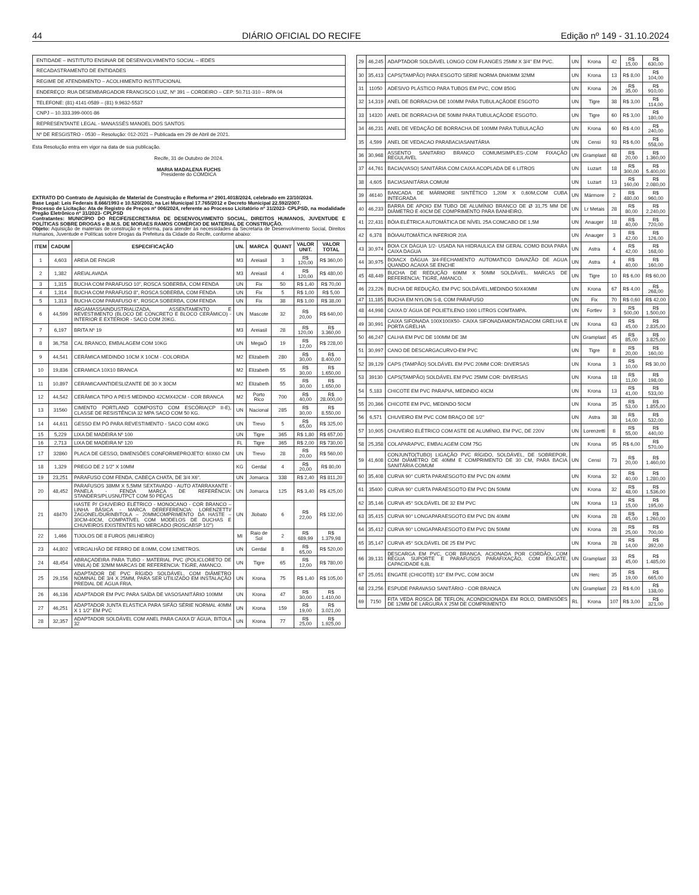44 DIÁRIO OFICIAL DO RECIFE Edição nº 149 - 31.10.2024
| ENTIDADE – INSTITUTO ENSINAR DE DESENVOLVIMENTO SOCIAL – IEDES |
| RECADASTRAMENTO DE ENTIDADES |
| REGIME DE ATENDIMENTO – ACOLHIMENTO INSTITUCIONAL |
| ENDEREÇO: RUA DESEMBARGADOR FRANCISCO LUIZ, Nº 391 – CORDEIRO – CEP: 50.711-310 – RPA 04 |
| TELEFONE: (81) 4141-0589 – (81) 9.9632-5537 |
| CNPJ – 10.333.399-0001-86 |
| REPRESENTANTE LEGAL - MANASSÉS MANOEL DOS SANTOS |
| Nº DE RESGISTRO - 0530 – Resolução: 012-2021 – Publicada em 29 de Abril de 2021. |
Esta Resolução entra em vigor na data de sua publicação.
Recife, 31 de Outubro de 2024.
MARIA MADALENA FUCHS
Presidente do COMDICA
EXTRATO DO Contrato de Aquisição de Material de Construção e Reforma nº 2901.4018/2024, celebrado em 23/10/2024.
Base Legal: Leis Federais 8.666/1993 e 10.520/2002, na Lei Municipal 17.765/2012 e Decreto Municipal 22.592/2007.
Processo de Licitação: Ata de Registro de Preços nº 006/2024, referente ao Processo Licitatório nº 31/2023- CPLPSD, na modalidade Pregão Eletrônico nº 31/2023- CPLPSD
Contratantes: MUNICÍPIO DO RECIFE/SECRETARIA DE DESENVOLVIMENTO SOCIAL, DIREITOS HUMANOS, JUVENTUDE E POLÍTICAS SOBRE DROGAS e B.M.S. DE MORAES RAMOS COMÉRCIO DE MATERIAL DE CONSTRUÇÃO.
Objeto: Aquisição de materiais de construção e reforma, para atender às necessidades da Secretaria de Desenvolvimento Social, Direitos Humanos, Juventude e Políticas sobre Drogas da Prefeitura da Cidade do Recife, conforme abaixo:
| ITEM | CADUM | ESPECIFICAÇÃO | UN. | MARCA | QUANT | VALOR UNIT. | VALOR TOTAL |
| --- | --- | --- | --- | --- | --- | --- | --- |
| 1 | 4,603 | AREIA DE FINGIR | M3 | Areiasil | 3 | R$ 120,00 | R$ 360,00 |
| 2 | 1,382 | AREIALAVADA | M3 | Areiasil | 4 | R$ 120,00 | R$ 480,00 |
| 3 | 1,315 | BUCHA COM PARAFUSO 10", ROSCA SOBERBA, COM FENDA | UN | Fix | 50 | R$ 1,40 | R$ 70,00 |
| 4 | 1,314 | BUCHA COM PARAFUSO 8", ROSCA SOBERBA, COM FENDA | UN | Fix | 5 | R$ 1,00 | R$ 5,00 |
| 5 | 1,313 | BUCHA COM PARAFUSO 6", ROSCA SOBERBA, COM FENDA | UN | Fix | 38 | R$ 1,00 | R$ 38,00 |
| 6 | 44,599 | ARGAMASSAINDUSTRIALIZADA, ASSENTAMENTO E REVESTIMENTO (BLOCO DE CONCRETO E BLOCO CERÂMICO) - INTERIOR E EXTERIOR - SACO COM 20KG. | UN | Mascote | 32 | R$ 20,00 | R$ 640,00 |
| 7 | 6,197 | BRITA Nº 19 | M3 | Areiasil | 28 | R$ 120,00 | R$ 3.360,00 |
| 8 | 36,758 | CAL BRANCO, EMBALAGEM COM 10KG | UN | MegaÓ | 19 | R$ 12,00 | R$ 228,00 |
| 9 | 44,541 | CERÂMICA MEDINDO 10CM X 10CM - COLORIDA | M2 | Elizabeth | 280 | R$ 30,00 | R$ 8.400,00 |
| 10 | 19,836 | CERAMICA 10X10 BRANCA | M2 | Elizabeth | 55 | R$ 30,00 | R$ 1.650,00 |
| 11 | 10,897 | CERAMICAANTIDESLIZANTE DE 30 X 30CM | M2 | Elizabeth | 55 | R$ 30,00 | R$ 1.650,00 |
| 12 | 44,542 | CERÂMICA TIPO A PEI:5 MEDINDO 42CMX42CM - COR BRANCA | M2 | Porto Rico | 700 | R$ 40,00 | R$ 28.000,00 |
| 13 | 31560 | CIMENTO PORTLAND COMPOSTO COM ESCÓRIA(CP II-E), CLASSE DE RESISTÊNCIA 32 MPA SACO COM 50 KG. | UN | Nacional | 285 | R$ 30,00 | R$ 8.550,00 |
| 14 | 44,611 | GESSO EM PÓ PARA REVESTIMENTO - SACO COM 40KG | UN | Trevo | 5 | R$ 65,00 | R$ 325,00 |
| 15 | 5,229 | LIXA DE MADEIRA Nº 100 | UN | Tigre | 365 | R$ 1,80 | R$ 657,00 |
| 16 | 2,713 | LIXA DE MADEIRA Nº 120 | FL | Tigre | 365 | R$ 2,00 | R$ 730,00 |
| 17 | 32860 | PLACA DE GESSO, DIMENSÕES CONFORMEPROJETO: 60X60 CM | UN | Trevo | 28 | R$ 20,00 | R$ 560,00 |
| 18 | 1,329 | PREGO DE 2 1/2" X 10MM | KG | Gerdal | 4 | R$ 20,00 | R$ 80,00 |
| 19 | 23,251 | PARAFUSO COM FENDA, CABEÇA CHATA, DE 3/4 X6". | UN | Jomarca | 338 | R$ 2,40 | R$ 811,20 |
| 20 | 48,452 | PARAFUSOS 38MM X 5,5MM SEXTAVADO - AUTO ATARRAXANTE - PANELA - FENDA MARCA DE REFERÊNCIA: STANDERS/PLUSNUTPCT COM 50 PEÇAS | UN | Jomarca | 125 | R$ 3,40 | R$ 425,00 |
| 21 | 48470 | HASTE P/ CHUVEIRO ELÉTRICO - MONOCANO - COR BRANCO – LINHA BÁSICA - MARCA DEREFERENCIA: LORENZETTI/ ZAGONEL/DURINBITOLA – 20MMCOMPRIMENTO DA HASTE – 30CM-40CM, COMPATÍVEL COM MODELOS DE DUCHAS E CHUVEIROS EXISTENTES NO MERCADO (ROSCABSP 1/2") | UN | Jlobato | 6 | R$ 22,00 | R$ 132,00 |
| 22 | 1,466 | TIJOLOS DE 8 FUROS (MILHEIRO) | MI | Raio de Sol | 2 | R$ 689,99 | R$ 1.379,98 |
| 23 | 44,802 | VERGALHÃO DE FERRO DE 8.0MM, COM 12METROS. | UN | Gerdal | 8 | R$ 65,00 | R$ 520,00 |
| 24 | 48,454 | ABRAÇADEIRA PARA TUBO - MATERIAL PVC (POLICLORETO DE VINILA) DE 32MM MARCAS DE REFERENCIA: TIGRE, AMANCO. | UN | Tigre | 65 | R$ 12,00 | R$ 780,00 |
| 25 | 29,156 | ADAPTADOR DE PVC RÍGIDO SOLDÁVEL, COM DIÂMETRO NOMINAL DE 3/4 X 25MM, PARA SER UTILIZADO EM INSTALAÇÃO PREDIAL DE ÁGUA FRIA. | UN | Krona | 75 | R$ 1,40 | R$ 105,00 |
| 26 | 46,136 | ADAPTADOR EM PVC PARA SAÍDA DE VASOSANITÁRIO 100MM | UN | Krona | 47 | R$ 30,00 | R$ 1.410,00 |
| 27 | 46,251 | ADAPTADOR JUNTA ELÁSTICA PARA SIFÃO SÉRIE NORMAL 40MM X 1 1/2" EM PVC | UN | Krona | 159 | R$ 19,00 | R$ 3.021,00 |
| 28 | 32,357 | ADAPTADOR SOLDÁVEL COM ANEL PARA CAIXA D' ÁGUA, BITOLA 32 | UN | Krona | 77 | R$ 25,00 | R$ 1.925,00 |
| 29 | 46,245 | ADAPTADOR SOLDÁVEL LONGO COM FLANGES 25MM X 3/4" EM PVC. | UN | Krona | 42 | R$ 15,00 | R$ 630,00 |
| 30 | 35,413 | CAPS(TAMPÃO) PARA ESGOTO SERIE NORMA DN40MM 32MM | UN | Krona | 13 | R$ 8,00 | R$ 104,00 |
| 31 | 11050 | ADESIVO PLÁSTICO PARA TUBOS EM PVC, COM 850G | UN | Krona | 26 | R$ 35,00 | R$ 910,00 |
| 32 | 14,319 | ANEL DE BORRACHA DE 100MM PARA TUBULAÇÃODE ESGOTO | UN | Tigre | 38 | R$ 3,00 | R$ 114,00 |
| 33 | 14320 | ANEL DE BORRACHA DE 50MM PARA TUBULAÇÃODE ESGOTO. | UN | Tigre | 60 | R$ 3,00 | R$ 180,00 |
| 34 | 46,231 | ANEL DE VEDAÇÃO DE BORRACHA DE 100MM PARA TUBULAÇÃO | UN | Krona | 60 | R$ 4,00 | R$ 240,00 |
| 35 | 4,599 | ANEL DE VEDACAO PARABACIASANITÁRIA | UN | Censi | 93 | R$ 6,00 | R$ 558,00 |
| 36 | 30,968 | ASSENTO SANITARIO BRANCO COMUMSIMPLES-,COM FIXAÇÃO REGULAVEL | UN | Gramplast | 68 | R$ 20,00 | R$ 1.360,00 |
| 37 | 44,761 | BACIA(VASO) SANITÁRIA COM CAIXA ACOPLADA DE 6 LITROS | UN | Luzart | 18 | R$ 300,00 | R$ 5.400,00 |
| 38 | 4,605 | BACIASANITÁRIA COMUM | UN | Luzart | 13 | R$ 160,00 | R$ 2.080,00 |
| 39 | 46140 | BANCADA DE MÁRMORE SINTÉTICO 1,20M X 0,60M,COM CUBA INTEGRADA | UN | Mármore | 2 | R$ 480,00 | R$ 960,00 |
| 40 | 46,233 | BARRA DE APOIO EM TUBO DE ALUMÍNIO BRANCO DE Ø 31,75 MM DE DIÂMETRO E 40CM DE COMPRIMENTO PARA BANHEIRO. | UN | Lr Metais | 28 | R$ 80,00 | R$ 2.240,00 |
| 41 | 22,431 | BÓIA ELÉTRICA AUTOMÁTICA DE NÍVEL 25A COMCABO DE 1,5M | UN | Anauger | 18 | R$ 40,00 | R$ 720,00 |
| 42 | 6,378 | BÓIAAUTOMÁTICA INFERIOR 20A | UN | Anauger | 3 | R$ 42,00 | R$ 126,00 |
| 43 | 30,974 | BOIA CX DÁGUA 1/2- USADA NA HIDRAULICA EM GERAL COMO BOIA PARA CAIXA DAGUA | UN | Astra | 4 | R$ 42,00 | R$ 168,00 |
| 44 | 30,975 | BOIACX DÁGUA 3/4-FECHAMENTO AUTOMATICO DAVAZÃO DE AGUA QUANDO ACAIXA SE ENCHE | UN | Astra | 4 | R$ 40,00 | R$ 160,00 |
| 45 | 48,449 | BUCHA DE REDUÇÃO 60MM X 50MM SOLDÁVEL. MARCAS DE REFERENCIA: TIGRE, AMANCO. | UN | Tigre | 10 | R$ 6,00 | R$ 60,00 |
| 46 | 23,226 | BUCHA DE REDUÇÃO, EM PVC SOLDÁVEL,MEDINDO 50X40MM | UN | Krona | 67 | R$ 4,00 | R$ 268,00 |
| 47 | 11,185 | BUCHA EM NYLON S-8, COM PARAFUSO | UN | Fix | 70 | R$ 0,60 | R$ 42,00 |
| 48 | 44,998 | CAIXA D´ÁGUA DE POLIETILENO 1000 LITROS COMTAMPA. | UN | Fortlev | 3 | R$ 500,00 | R$ 1.500,00 |
| 49 | 30,991 | CAIXA SIFONADA 100X100X50- CAIXA SIFONADAMONTADACOM GRELHA E PORTA GRELHA | UN | Krona | 63 | R$ 45,00 | R$ 2.835,00 |
| 50 | 46,247 | CALHA EM PVC DE 100MM DE 3M | UN | Gramplast | 45 | R$ 85,00 | R$ 3.825,00 |
| 51 | 30,997 | CANO DE DESCARGACURVO-EM PVC | UN | Tigre | 8 | R$ 20,00 | R$ 160,00 |
| 52 | 39,129 | CAPS (TAMPÃO) SOLDÁVEL EM PVC 20MM COR: DIVERSAS | UN | Krona | 3 | R$ 10,00 | R$ 30,00 |
| 53 | 39130 | CAPS(TAMPÃO) SOLDÁVEL EM PVC 25MM COR: DIVERSAS | UN | Krona | 18 | R$ 11,00 | R$ 198,00 |
| 54 | 5,183 | CHICOTE EM PVC PARAPIA, MEDINDO 40CM | UN | Krona | 13 | R$ 41,00 | R$ 533,00 |
| 55 | 20,366 | CHICOTE EM PVC, MEDINDO 50CM | UN | Krona | 35 | R$ 53,00 | R$ 1.855,00 |
| 56 | 6,571 | CHUVEIRO EM PVC COM BRAÇO DE 1/2" | UN | Astra | 38 | R$ 14,00 | R$ 532,00 |
| 57 | 10,905 | CHUVEIRO ELÉTRICO COM ASTE DE ALUMÍNIO, EM PVC, DE 220V | UN | Lorenzetti | 8 | R$ 55,00 | R$ 440,00 |
| 58 | 25,358 | COLAPARAPVC, EMBALAGEM COM 75G | UN | Krona | 95 | R$ 6,00 | R$ 570,00 |
| 59 | 41,608 | CONJUNTO(TUBO) LIGAÇÃO PVC RÍGIDO, SOLDÁVEL, DE SOBREPOR, COM DIÂMETRO DE 40MM E COMPRIMENTO DE 30 CM, PARA BACIA SANITÁRIA COMUM | UN | Censi | 73 | R$ 20,00 | R$ 1.460,00 |
| 60 | 35,408 | CURVA 90° CURTA PARAESGOTO EM PVC DN 40MM | UN | Krona | 32 | R$ 40,00 | R$ 1.280,00 |
| 61 | 35400 | CURVA 90° CURTA PARAESGOTO EM PVC DN 50MM | UN | Krona | 32 | R$ 48,00 | R$ 1.536,00 |
| 62 | 35,146 | CURVA 45° SOLDÁVEL DE 32 EM PVC | UN | Krona | 13 | R$ 15,00 | R$ 195,00 |
| 63 | 35,415 | CURVA 90° LONGAPARAESGOTO EM PVC DN 40MM | UN | Krona | 28 | R$ 45,00 | R$ 1.260,00 |
| 64 | 35,412 | CURVA 90° LONGAPARAESGOTO EM PVC DN 50MM | UN | Krona | 28 | R$ 25,00 | R$ 700,00 |
| 65 | 35,147 | CURVA 45° SOLDÁVEL DE 25 EM PVC | UN | Krona | 28 | R$ 14,00 | R$ 392,00 |
| 66 | 39,131 | DESCARGA EM PVC, COR BRANCA, ACIONADA POR CORDÃO, COM RÉGUA SUPORTE E PARAFUSOS PARAFIXAÇÃO, COM ENGATE, CAPACIDADE 6,8L | UN | Gramplast | 33 | R$ 45,00 | R$ 1.485,00 |
| 67 | 25,051 | ENGATE (CHICOTE) 1/2" EM PVC, COM 30CM | UN | Herc | 35 | R$ 19,00 | R$ 665,00 |
| 68 | 23,256 | ESPUDE PARAVASO SANITÁRIO - COR BRANCA | UN | Gramplast | 23 | R$ 6,00 | R$ 138,00 |
| 69 | 7150 | FITA VEDA ROSCA DE TEFLON, ACONDICIONADA EM ROLO, DIMENSÕES DE 12MM DE LARGURA X 25M DE COMPRIMENTO | RL | Krona | 107 | R$ 3,00 | R$ 321,00 |